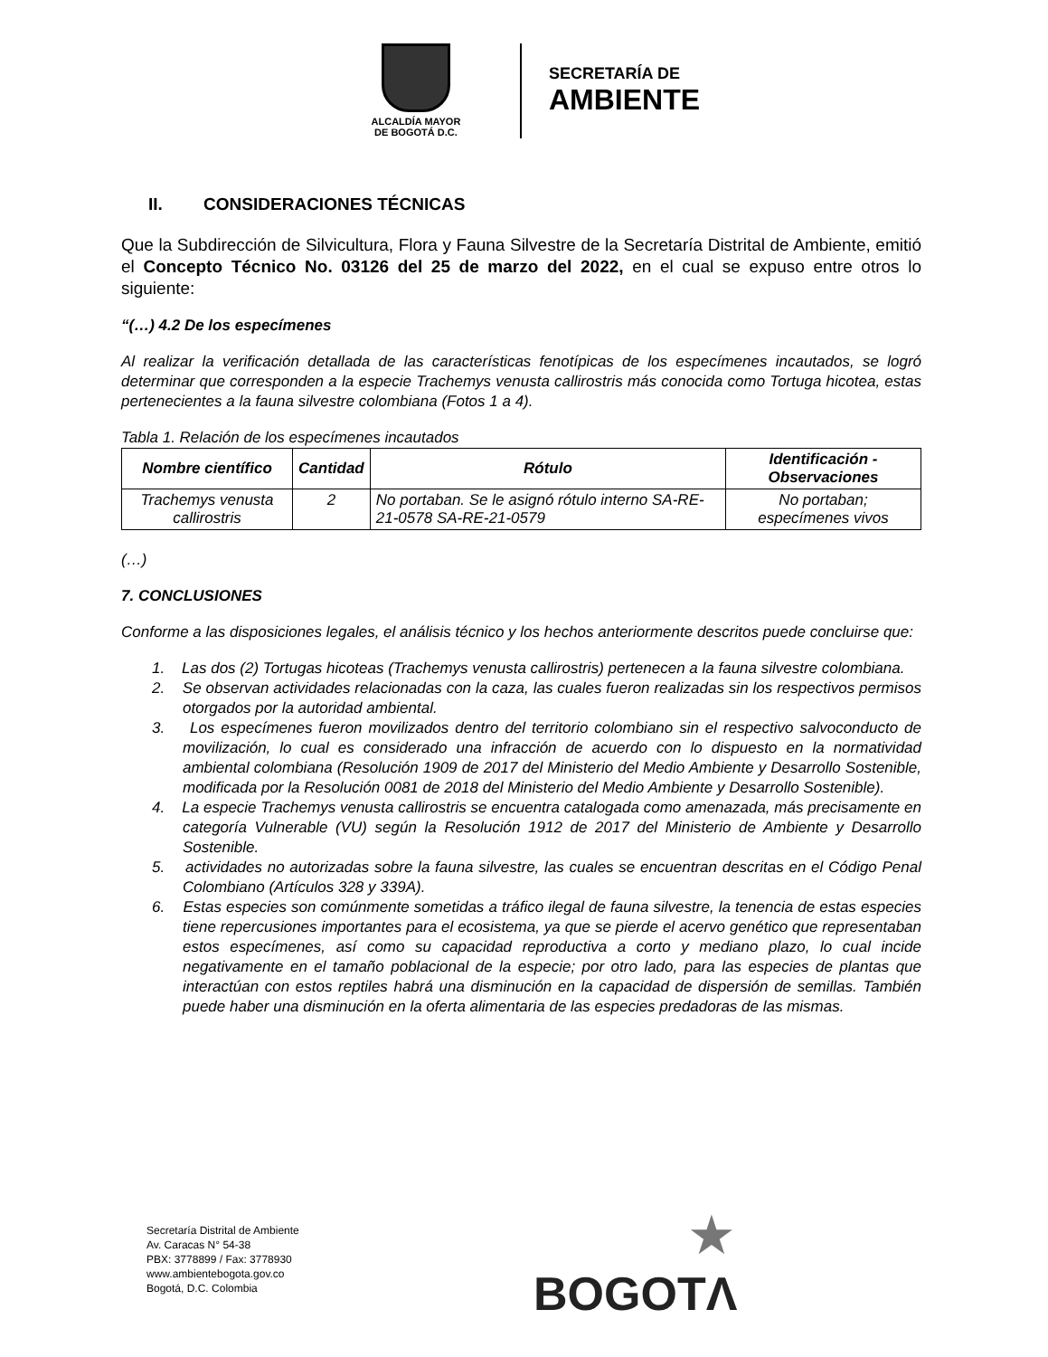ALCALDÍA MAYOR
DE BOGOTÁ D.C.
SECRETARÍA DE
AMBIENTE
II. CONSIDERACIONES TÉCNICAS
Que la Subdirección de Silvicultura, Flora y Fauna Silvestre de la Secretaría Distrital de Ambiente, emitió el Concepto Técnico No. 03126 del 25 de marzo del 2022, en el cual se expuso entre otros lo siguiente:
“(…) 4.2 De los especímenes
Al realizar la verificación detallada de las características fenotípicas de los especímenes incautados, se logró determinar que corresponden a la especie Trachemys venusta callirostris más conocida como Tortuga hicotea, estas pertenecientes a la fauna silvestre colombiana (Fotos 1 a 4).
Tabla 1. Relación de los especímenes incautados
| Nombre científico | Cantidad | Rótulo | Identificación - Observaciones |
| --- | --- | --- | --- |
| Trachemys venusta callirostris | 2 | No portaban. Se le asignó rótulo interno SA-RE-21-0578 SA-RE-21-0579 | No portaban; especímenes vivos |
(…)
7. CONCLUSIONES
Conforme a las disposiciones legales, el análisis técnico y los hechos anteriormente descritos puede concluirse que:
1. Las dos (2) Tortugas hicoteas (Trachemys venusta callirostris) pertenecen a la fauna silvestre colombiana.
2. Se observan actividades relacionadas con la caza, las cuales fueron realizadas sin los respectivos permisos otorgados por la autoridad ambiental.
3. Los especímenes fueron movilizados dentro del territorio colombiano sin el respectivo salvoconducto de movilización, lo cual es considerado una infracción de acuerdo con lo dispuesto en la normatividad ambiental colombiana (Resolución 1909 de 2017 del Ministerio del Medio Ambiente y Desarrollo Sostenible, modificada por la Resolución 0081 de 2018 del Ministerio del Medio Ambiente y Desarrollo Sostenible).
4. La especie Trachemys venusta callirostris se encuentra catalogada como amenazada, más precisamente en categoría Vulnerable (VU) según la Resolución 1912 de 2017 del Ministerio de Ambiente y Desarrollo Sostenible.
5. actividades no autorizadas sobre la fauna silvestre, las cuales se encuentran descritas en el Código Penal Colombiano (Artículos 328 y 339A).
6. Estas especies son comúnmente sometidas a tráfico ilegal de fauna silvestre, la tenencia de estas especies tiene repercusiones importantes para el ecosistema, ya que se pierde el acervo genético que representaban estos especímenes, así como su capacidad reproductiva a corto y mediano plazo, lo cual incide negativamente en el tamaño poblacional de la especie; por otro lado, para las especies de plantas que interactúan con estos reptiles habrá una disminución en la capacidad de dispersión de semillas. También puede haber una disminución en la oferta alimentaria de las especies predadoras de las mismas.
Secretaría Distrital de Ambiente
Av. Caracas N° 54-38
PBX: 3778899 / Fax: 3778930
www.ambientebogota.gov.co
Bogotá, D.C. Colombia
★
BOGOTΛ